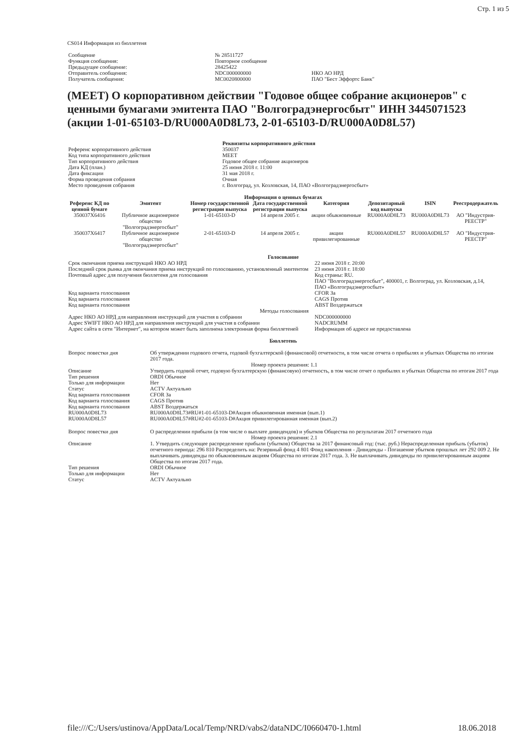Стр. 1 из 5
CS014 Информация из бюллетеня
| Сообщение | № 28511727 | |
| Функция сообщения: | Повторное сообщение | |
| Предыдущее сообщение: | 28425422 | |
| Отправитель сообщения: | NDC000000000 | НКО АО НРД |
| Получатель сообщения: | MC0020800000 | ПАО "Бест Эффортс Банк" |
(MEET) О корпоративном действии "Годовое общее собрание акционеров" с ценными бумагами эмитента ПАО "Волгоградэнергосбыт" ИНН 3445071523 (акции 1-01-65103-D/RU000A0D8L73, 2-01-65103-D/RU000A0D8L57)
| | Реквизиты корпоративного действия |
| Референс корпоративного действия | 350037 |
| Код типа корпоративного действия | MEET |
| Тип корпоративного действия | Годовое общее собрание акционеров |
| Дата КД (план.) | 25 июня 2018 г. 11:00 |
| Дата фиксации | 31 мая 2018 г. |
| Форма проведения собрания | Очная |
| Место проведения собрания | г. Волгоград, ул. Козловская, 14, ПАО «Волгоградэнергосбыт» |
Информация о ценных бумагах
| Референс КД по ценной бумаге | Эмитент | Номер государственной регистрации выпуска | Дата государственной регистрации выпуска | Категория | Депозитарный код выпуска | ISIN | Реестродержатель |
| --- | --- | --- | --- | --- | --- | --- | --- |
| 350037X6416 | Публичное акционерное общество "Волгоградэнергосбыт" | 1-01-65103-D | 14 апреля 2005 г. | акции обыкновенные | RU000A0D8L73 | RU000A0D8L73 | АО "Индустрия-РЕЕСТР" |
| 350037X6417 | Публичное акционерное общество "Волгоградэнергосбыт" | 2-01-65103-D | 14 апреля 2005 г. | акции привилегированные | RU000A0D8L57 | RU000A0D8L57 | АО "Индустрия-РЕЕСТР" |
Голосование
| Срок окончания приема инструкций НКО АО НРД | 22 июня 2018 г. 20:00 |
| Последний срок рынка для окончания приема инструкций по голосованию, установленный эмитентом | 23 июня 2018 г. 18:00 |
| Почтовый адрес для получения бюллетеня для голосования | Код страны: RU. ПАО "Волгоградэнергосбыт", 400001, г. Волгоград, ул. Козловская, д.14, ПАО «Волгоградэнергосбыт» |
| Код варианта голосования | CFOR За |
| Код варианта голосования | CAGS Против |
| Код варианта голосования | ABST Воздержаться |
| Методы голосования | |
| Адрес НКО АО НРД для направления инструкций для участия в собрании | NDC000000000 |
| Адрес SWIFT НКО АО НРД для направления инструкций для участия в собрании | NADCRUMM |
| Адрес сайта в сети "Интернет", на котором может быть заполнена электронная форма бюллетеней | Информация об адресе не предоставлена |
Бюллетень
| Вопрос повестки дня | Об утверждении годового отчета, годовой бухгалтерской (финансовой) отчетности, в том числе отчета о прибылях и убытках Общества по итогам 2017 года. |
| Номер проекта решения: 1.1 | |
| Описание | Утвердить годовой отчет, годовую бухгалтерскую (финансовую) отчетность, в том числе отчет о прибылях и убытках Общества по итогам 2017 года |
| Тип решения | ORDI Обычное |
| Только для информации | Нет |
| Статус | ACTV Актуально |
| Код варианта голосования | CFOR За |
| Код варианта голосования | CAGS Против |
| Код варианта голосования | ABST Воздержаться |
| RU000A0D8L73 | RU000A0D8L73#RU#1-01-65103-D#Акция обыкновенная именная (вып.1) |
| RU000A0D8L57 | RU000A0D8L57#RU#2-01-65103-D#Акция привилегированная именная (вып.2) |
| Вопрос повестки дня | О распределении прибыли (в том числе о выплате дивидендов) и убытков Общества по результатам 2017 отчетного года |
| Номер проекта решения: 2.1 | |
| Описание | 1. Утвердить следующее распределение прибыли (убытков) Общества за 2017 финансовый год: (тыс. руб.) Нераспределенная прибыль (убыток) отчетного периода: 296 810 Распределить на: Резервный фонд 4 801 Фонд накопления - Дивиденды - Погашение убытков прошлых лет 292 009 2. Не выплачивать дивиденды по обыкновенным акциям Общества по итогам 2017 года. 3. Не выплачивать дивиденды по привилегированным акциям Общества по итогам 2017 года. |
| Тип решения | ORDI Обычное |
| Только для информации | Нет |
| Статус | ACTV Актуально |
file:///C:/Users/ustinova/AppData/Local/Temp/NRD/vabs2/dataNDC/I0660470-1.html 18.06.2018